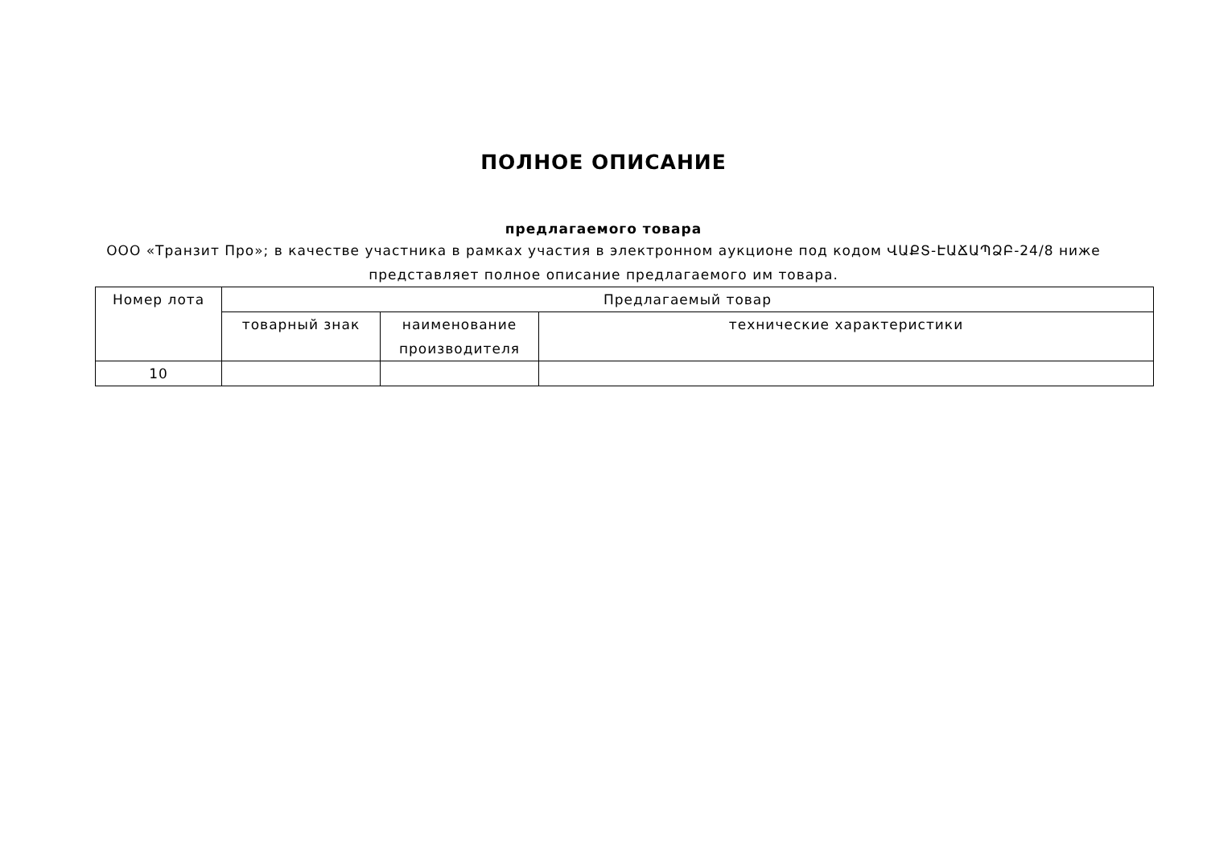ПОЛНОЕ ОПИСАНИЕ
предлагаемого товара
ООО «Транзит Про»; в качестве участника в рамках участия в электронном аукционе под кодом ՎԱՔՏ-ԷԱՃԱՊՁԲ-24/8 ниже представляет полное описание предлагаемого им товара.
| Номер лота | Предлагаемый товар | | |
| --- | --- | --- | --- |
| | товарный знак | наименование производителя | технические характеристики |
| 10 | | | |